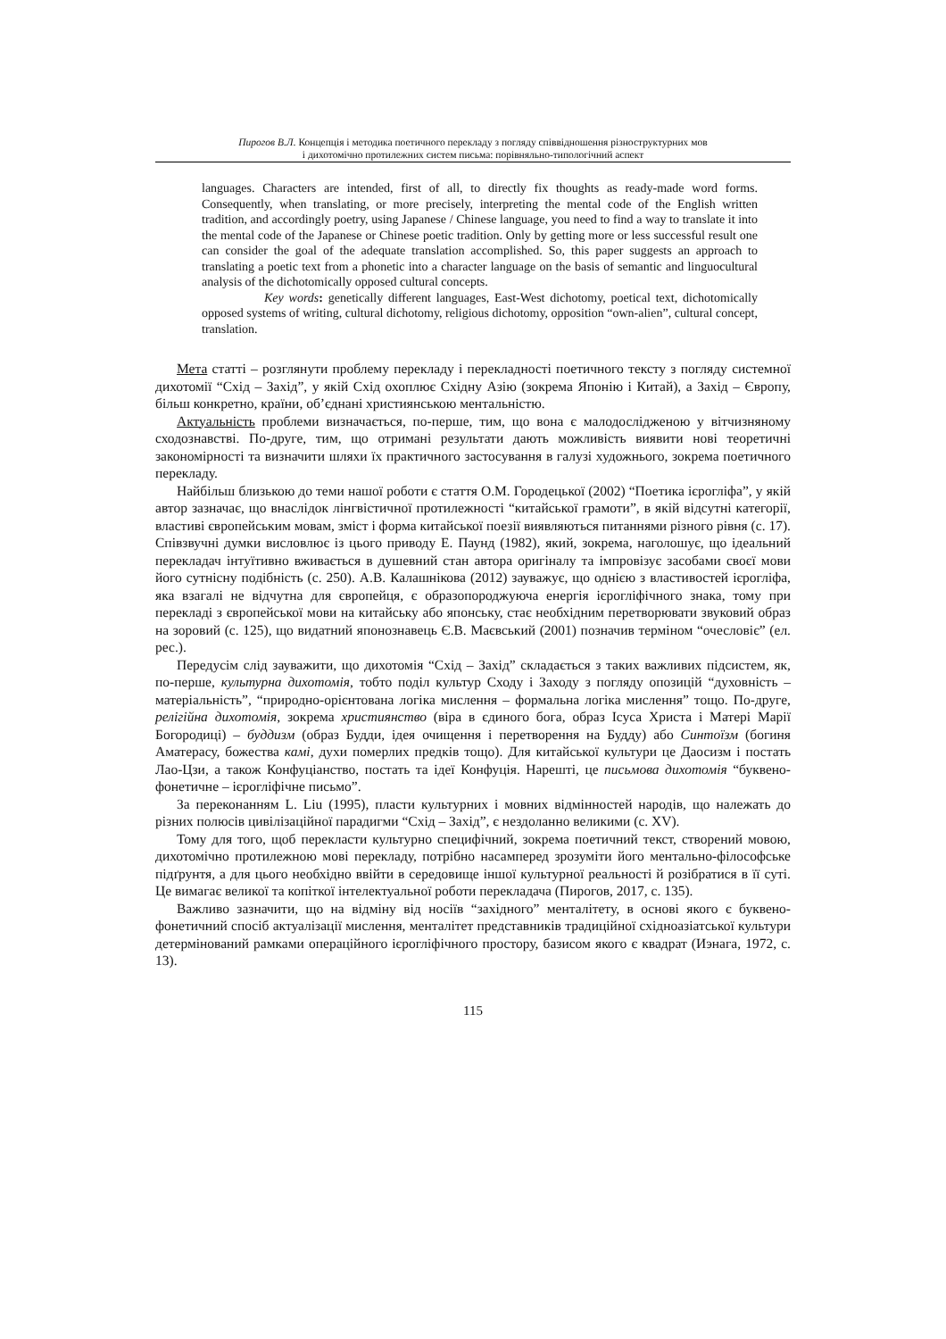Пирогов В.Л. Концепція і методика поетичного перекладу з погляду співвідношення різноструктурних мов
і дихотомічно протилежних систем письма: порівняльно-типологічний аспект
languages. Characters are intended, first of all, to directly fix thoughts as ready-made word forms. Consequently, when translating, or more precisely, interpreting the mental code of the English written tradition, and accordingly poetry, using Japanese / Chinese language, you need to find a way to translate it into the mental code of the Japanese or Chinese poetic tradition. Only by getting more or less successful result one can consider the goal of the adequate translation accomplished. So, this paper suggests an approach to translating a poetic text from a phonetic into a character language on the basis of semantic and linguocultural analysis of the dichotomically opposed cultural concepts.
Key words: genetically different languages, East-West dichotomy, poetical text, dichotomically opposed systems of writing, cultural dichotomy, religious dichotomy, opposition “own-alien”, cultural concept, translation.
Мета статті – розглянути проблему перекладу і перекладності поетичного тексту з погляду системної дихотомії “Схід – Захід”, у якій Схід охоплює Східну Азію (зокрема Японію і Китай), а Захід – Європу, більш конкретно, країни, об’єднані християнською ментальністю.
Актуальність проблеми визначається, по-перше, тим, що вона є малодослідженою у вітчизняному сходознавстві. По-друге, тим, що отримані результати дають можливість виявити нові теоретичні закономірності та визначити шляхи їх практичного застосування в галузі художнього, зокрема поетичного перекладу.
Найбільш близькою до теми нашої роботи є стаття О.М. Городецької (2002) “Поетика ієрогліфа”, у якій автор зазначає, що внаслідок лінгвістичної протилежності “китайської грамоти”, в якій відсутні категорії, властиві європейським мовам, зміст і форма китайської поезії виявляються питаннями різного рівня (с. 17). Співзвучні думки висловлює із цього приводу Е. Паунд (1982), який, зокрема, наголошує, що ідеальний перекладач інтуїтивно вживається в душевний стан автора оригіналу та імпровізує засобами своєї мови його сутнісну подібність (с. 250). А.В. Калашнікова (2012) зауважує, що однією з властивостей ієрогліфа, яка взагалі не відчутна для європейця, є образопороджуюча енергія ієрогліфічного знака, тому при перекладі з європейської мови на китайську або японську, стає необхідним перетворювати звуковий образ на зоровий (с. 125), що видатний японознавець Є.В. Маєвський (2001) позначив терміном “очесловіє” (ел. рес.).
Передусім слід зауважити, що дихотомія “Схід – Захід” складається з таких важливих підсистем, як, по-перше, культурна дихотомія, тобто поділ культур Сходу і Заходу з погляду опозицій “духовність – матеріальність”, “природно-орієнтована логіка мислення – формальна логіка мислення” тощо. По-друге, релігійна дихотомія, зокрема християнство (віра в єдиного бога, образ Ісуса Христа і Матері Марії Богородиці) – буддизм (образ Будди, ідея очищення і перетворення на Будду) або Синтоїзм (богиня Аматерасу, божества камі, духи померлих предків тощо). Для китайської культури це Даосизм і постать Лао-Цзи, а також Конфуціанство, постать та ідеї Конфуція. Нарешті, це письмова дихотомія “буквено-фонетичне – ієрогліфічне письмо”.
За переконанням L. Liu (1995), пласти культурних і мовних відмінностей народів, що належать до різних полюсів цивілізаційної парадигми “Схід – Захід”, є нездоланно великими (с. XV).
Тому для того, щоб перекласти культурно специфічний, зокрема поетичний текст, створений мовою, дихотомічно протилежною мові перекладу, потрібно насамперед зрозуміти його ментально-філософське підґрунтя, а для цього необхідно ввійти в середовище іншої культурної реальності й розібратися в її суті. Це вимагає великої та копіткої інтелектуальної роботи перекладача (Пирогов, 2017, с. 135).
Важливо зазначити, що на відміну від носіїв “західного” менталітету, в основі якого є буквено-фонетичний спосіб актуалізації мислення, менталітет представників традиційної східноазіатської культури детермінований рамками операційного ієрогліфічного простору, базисом якого є квадрат (Иэнага, 1972, с. 13).
115